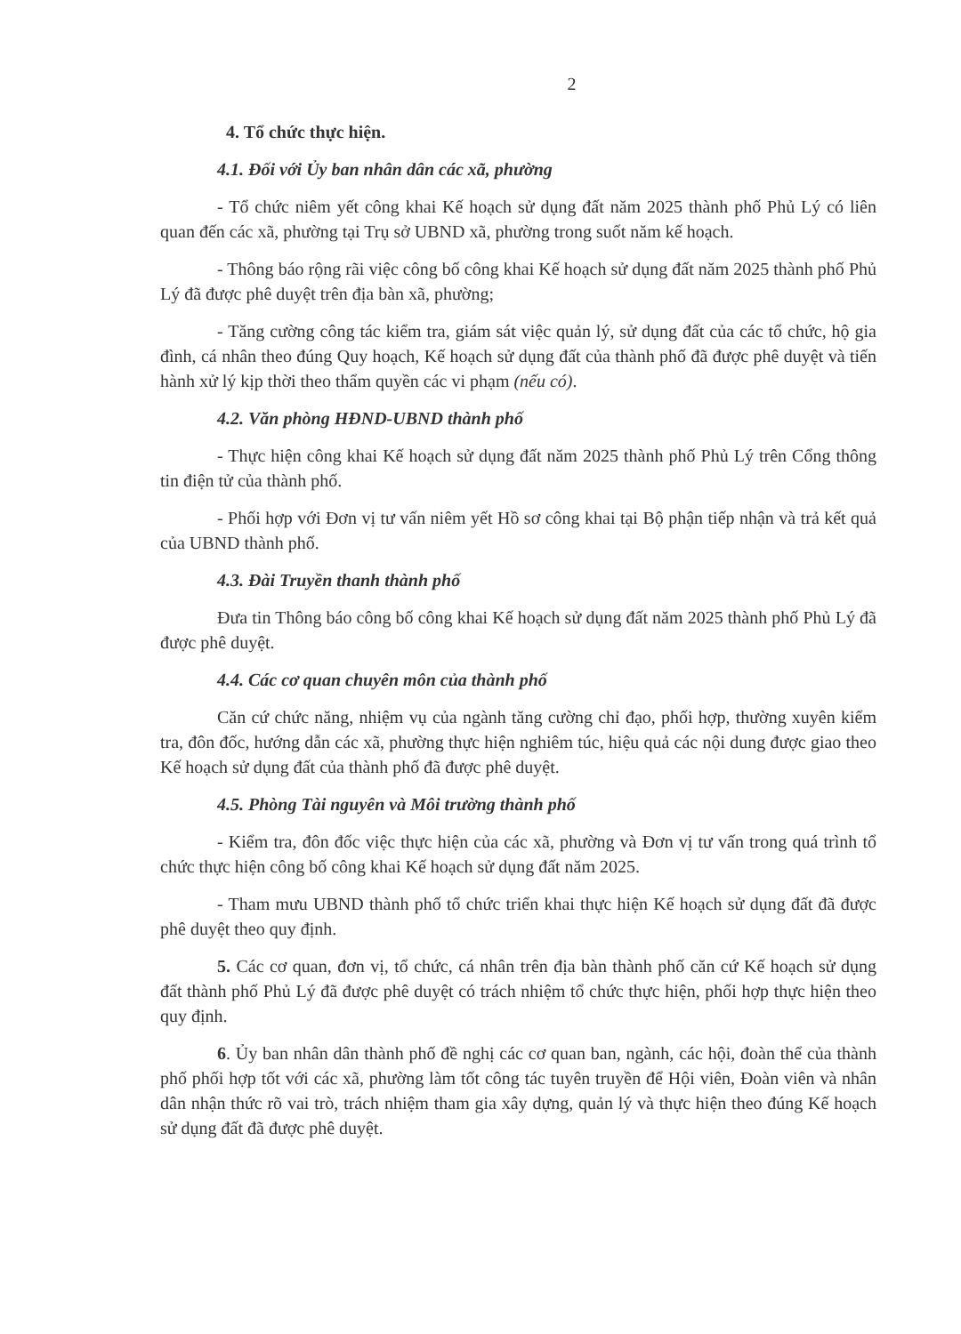2
4. Tổ chức thực hiện.
4.1. Đối với Ủy ban nhân dân các xã, phường
- Tổ chức niêm yết công khai Kế hoạch sử dụng đất năm 2025 thành phố Phủ Lý có liên quan đến các xã, phường tại Trụ sở UBND xã, phường trong suốt năm kế hoạch.
- Thông báo rộng rãi việc công bố công khai Kế hoạch sử dụng đất năm 2025 thành phố Phủ Lý đã được phê duyệt trên địa bàn xã, phường;
- Tăng cường công tác kiểm tra, giám sát việc quản lý, sử dụng đất của các tổ chức, hộ gia đình, cá nhân theo đúng Quy hoạch, Kế hoạch sử dụng đất của thành phố đã được phê duyệt và tiến hành xử lý kịp thời theo thẩm quyền các vi phạm (nếu có).
4.2. Văn phòng HĐND-UBND thành phố
- Thực hiện công khai Kế hoạch sử dụng đất năm 2025 thành phố Phủ Lý trên Cổng thông tin điện tử của thành phố.
- Phối hợp với Đơn vị tư vấn niêm yết Hồ sơ công khai tại Bộ phận tiếp nhận và trả kết quả của UBND thành phố.
4.3. Đài Truyền thanh thành phố
Đưa tin Thông báo công bố công khai Kế hoạch sử dụng đất năm 2025 thành phố Phủ Lý đã được phê duyệt.
4.4. Các cơ quan chuyên môn của thành phố
Căn cứ chức năng, nhiệm vụ của ngành tăng cường chỉ đạo, phối hợp, thường xuyên kiểm tra, đôn đốc, hướng dẫn các xã, phường thực hiện nghiêm túc, hiệu quả các nội dung được giao theo Kế hoạch sử dụng đất của thành phố đã được phê duyệt.
4.5. Phòng Tài nguyên và Môi trường thành phố
- Kiểm tra, đôn đốc việc thực hiện của các xã, phường và Đơn vị tư vấn trong quá trình tổ chức thực hiện công bố công khai Kế hoạch sử dụng đất năm 2025.
- Tham mưu UBND thành phố tổ chức triển khai thực hiện Kế hoạch sử dụng đất đã được phê duyệt theo quy định.
5. Các cơ quan, đơn vị, tổ chức, cá nhân trên địa bàn thành phố căn cứ Kế hoạch sử dụng đất thành phố Phủ Lý đã được phê duyệt có trách nhiệm tổ chức thực hiện, phối hợp thực hiện theo quy định.
6. Ủy ban nhân dân thành phố đề nghị các cơ quan ban, ngành, các hội, đoàn thể của thành phố phối hợp tốt với các xã, phường làm tốt công tác tuyên truyền để Hội viên, Đoàn viên và nhân dân nhận thức rõ vai trò, trách nhiệm tham gia xây dựng, quản lý và thực hiện theo đúng Kế hoạch sử dụng đất đã được phê duyệt.